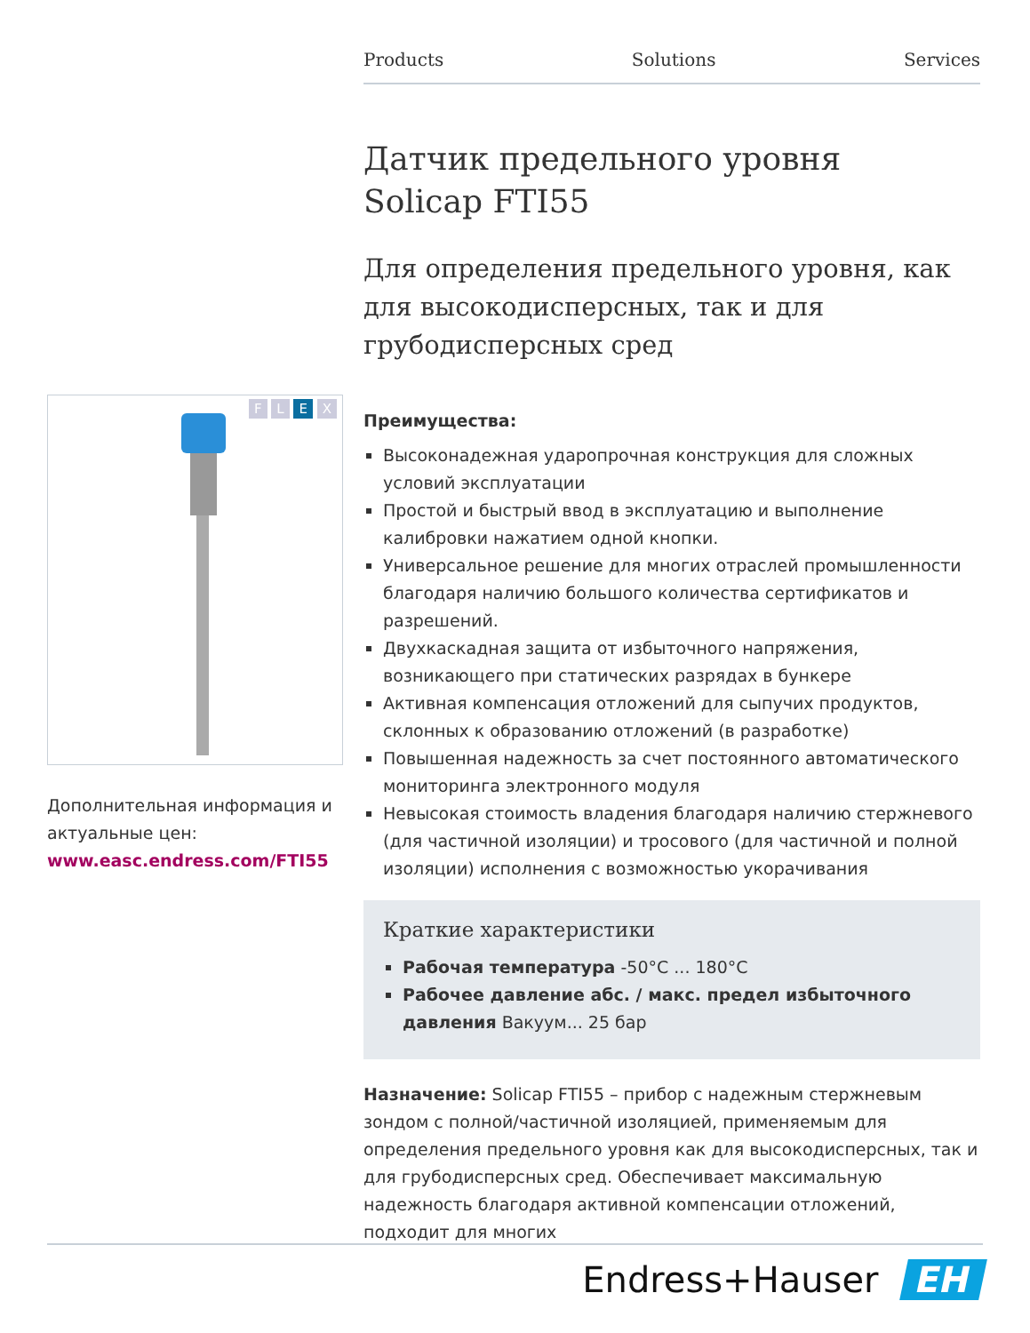F L E X
Дополнительная информация и актуальные цен:
www.easc.endress.com/FTI55
Products Solutions Services
Датчик предельного уровня
Solicap FTI55
Для определения предельного уровня, как для высокодисперсных, так и для грубодисперсных сред
Преимущества:
Высоконадежная ударопрочная конструкция для сложных условий эксплуатации
Простой и быстрый ввод в эксплуатацию и выполнение калибровки нажатием одной кнопки.
Универсальное решение для многих отраслей промышленности благодаря наличию большого количества сертификатов и разрешений.
Двухкаскадная защита от избыточного напряжения, возникающего при статических разрядах в бункере
Активная компенсация отложений для сыпучих продуктов, склонных к образованию отложений (в разработке)
Повышенная надежность за счет постоянного автоматического мониторинга электронного модуля
Невысокая стоимость владения благодаря наличию стержневого (для частичной изоляции) и тросового (для частичной и полной изоляции) исполнения с возможностью укорачивания
Краткие характеристики
Рабочая температура -50°C ... 180°C
Рабочее давление абс. / макс. предел избыточного давления Вакуум... 25 бар
Назначение: Solicap FTI55 – прибор с надежным стержневым зондом с полной/частичной изоляцией, применяемым для определения предельного уровня как для высокодисперсных, так и для грубодисперсных сред. Обеспечивает максимальную надежность благодаря активной компенсации отложений, подходит для многих
Endress+Hauser EH